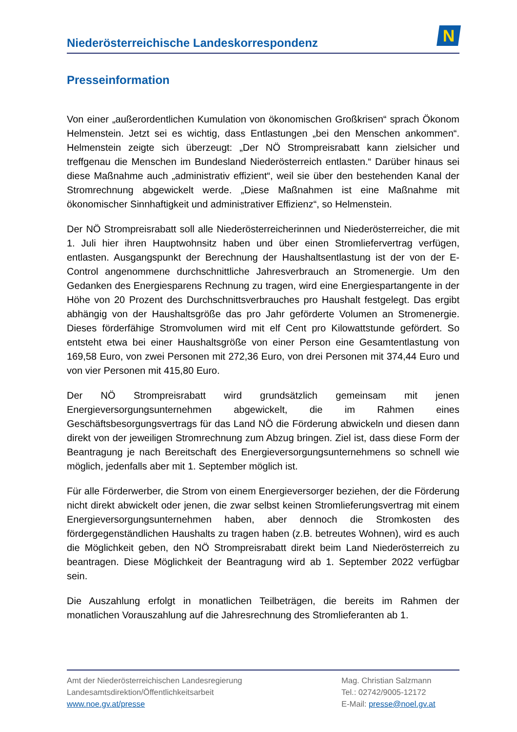Niederösterreichische Landeskorrespondenz
N
Presseinformation
Von einer „außerordentlichen Kumulation von ökonomischen Großkrisen“ sprach Ökonom Helmenstein. Jetzt sei es wichtig, dass Entlastungen „bei den Menschen ankommen“. Helmenstein zeigte sich überzeugt: „Der NÖ Strompreisrabatt kann zielsicher und treffgenau die Menschen im Bundesland Niederösterreich entlasten.“ Darüber hinaus sei diese Maßnahme auch „administrativ effizient“, weil sie über den bestehenden Kanal der Stromrechnung abgewickelt werde. „Diese Maßnahmen ist eine Maßnahme mit ökonomischer Sinnhaftigkeit und administrativer Effizienz“, so Helmenstein.
Der NÖ Strompreisrabatt soll alle Niederösterreicherinnen und Niederösterreicher, die mit 1. Juli hier ihren Hauptwohnsitz haben und über einen Stromliefervertrag verfügen, entlasten. Ausgangspunkt der Berechnung der Haushaltsentlastung ist der von der E-Control angenommene durchschnittliche Jahresverbrauch an Stromenergie. Um den Gedanken des Energiesparens Rechnung zu tragen, wird eine Energiespartangente in der Höhe von 20 Prozent des Durchschnittsverbrauches pro Haushalt festgelegt. Das ergibt abhängig von der Haushaltsgröße das pro Jahr geförderte Volumen an Stromenergie. Dieses förderfähige Stromvolumen wird mit elf Cent pro Kilowattstunde gefördert. So entsteht etwa bei einer Haushaltsgröße von einer Person eine Gesamtentlastung von 169,58 Euro, von zwei Personen mit 272,36 Euro, von drei Personen mit 374,44 Euro und von vier Personen mit 415,80 Euro.
Der NÖ Strompreisrabatt wird grundsätzlich gemeinsam mit jenen Energieversorgungsunternehmen abgewickelt, die im Rahmen eines Geschäftsbesorgungsvertrags für das Land NÖ die Förderung abwickeln und diesen dann direkt von der jeweiligen Stromrechnung zum Abzug bringen. Ziel ist, dass diese Form der Beantragung je nach Bereitschaft des Energieversorgungsunternehmens so schnell wie möglich, jedenfalls aber mit 1. September möglich ist.
Für alle Förderwerber, die Strom von einem Energieversorger beziehen, der die Förderung nicht direkt abwickelt oder jenen, die zwar selbst keinen Stromlieferungsvertrag mit einem Energieversorgungsunternehmen haben, aber dennoch die Stromkosten des fördergegenständlichen Haushalts zu tragen haben (z.B. betreutes Wohnen), wird es auch die Möglichkeit geben, den NÖ Strompreisrabatt direkt beim Land Niederösterreich zu beantragen. Diese Möglichkeit der Beantragung wird ab 1. September 2022 verfügbar sein.
Die Auszahlung erfolgt in monatlichen Teilbeträgen, die bereits im Rahmen der monatlichen Vorauszahlung auf die Jahresrechnung des Stromlieferanten ab 1.
Amt der Niederösterreichischen Landesregierung
Landesamtsdirektion/Öffentlichkeitsarbeit
www.noe.gv.at/presse
Mag. Christian Salzmann
Tel.: 02742/9005-12172
E-Mail: presse@noel.gv.at